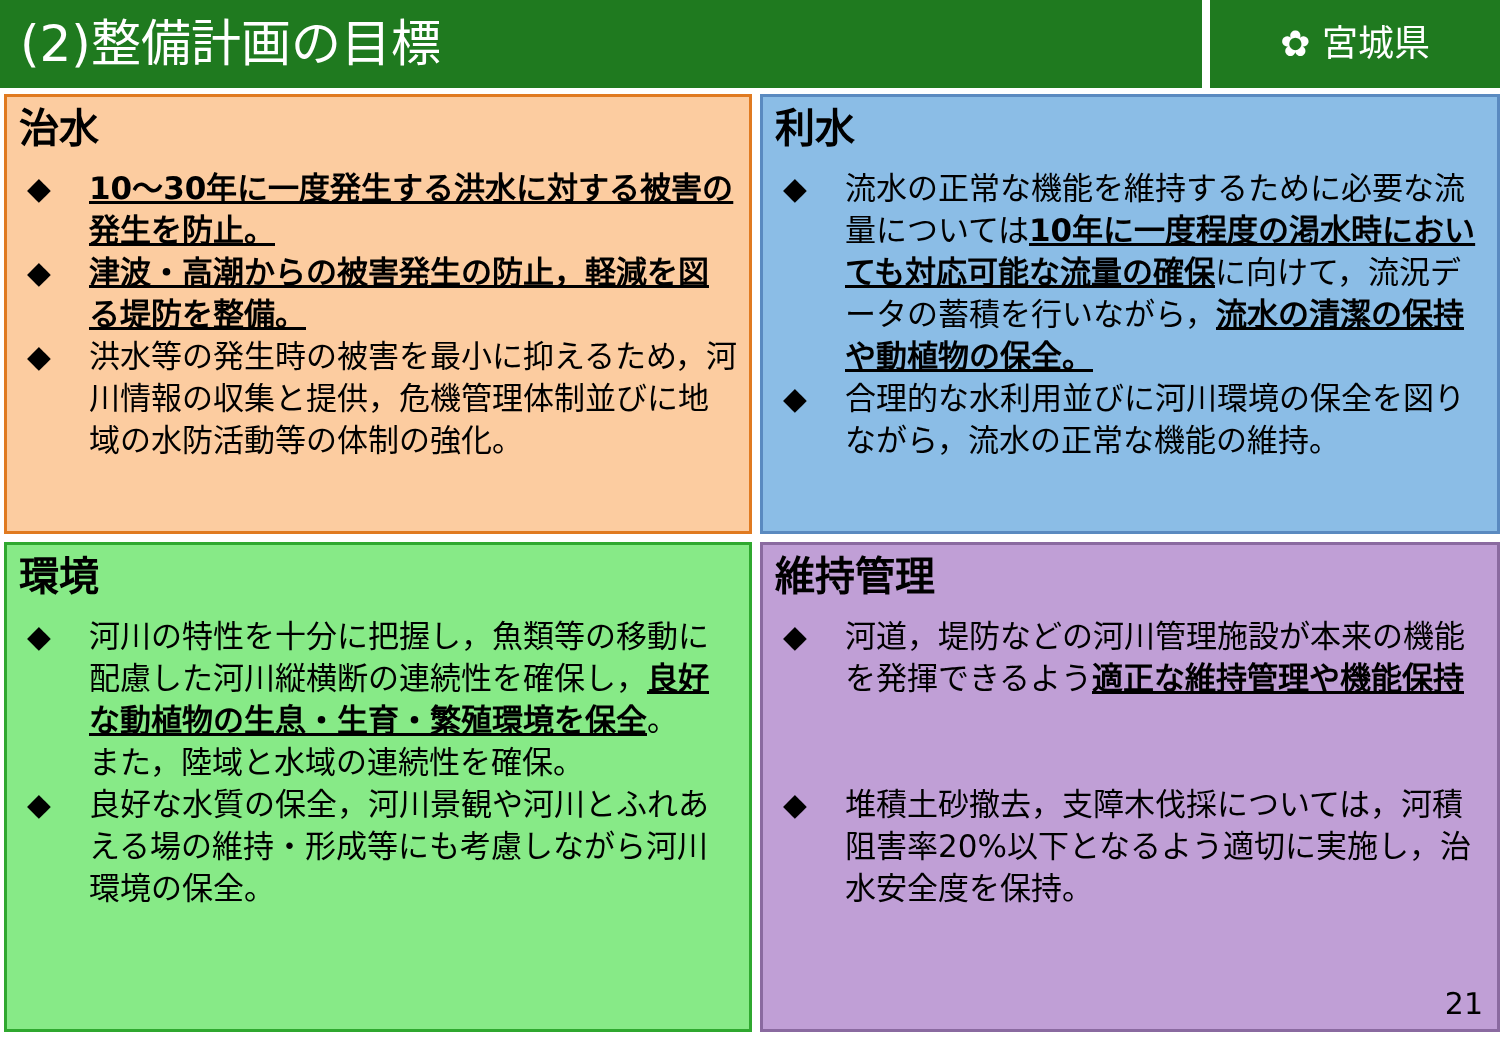(2)整備計画の目標
✿ 宮城県
治水
◆ 10～30年に一度発生する洪水に対する被害の発生を防止。
◆ 津波・高潮からの被害発生の防止，軽減を図る堤防を整備。
◆ 洪水等の発生時の被害を最小に抑えるため，河川情報の収集と提供，危機管理体制並びに地域の水防活動等の体制の強化。
利水
◆ 流水の正常な機能を維持するために必要な流量については10年に一度程度の渇水時においても対応可能な流量の確保に向けて，流況データの蓄積を行いながら，流水の清潔の保持や動植物の保全。
◆ 合理的な水利用並びに河川環境の保全を図りながら，流水の正常な機能の維持。
環境
◆ 河川の特性を十分に把握し，魚類等の移動に配慮した河川縦横断の連続性を確保し，良好な動植物の生息・生育・繁殖環境を保全。
また，陸域と水域の連続性を確保。
◆ 良好な水質の保全，河川景観や河川とふれあえる場の維持・形成等にも考慮しながら河川環境の保全。
維持管理
◆ 河道，堤防などの河川管理施設が本来の機能を発揮できるよう適正な維持管理や機能保持
◆ 堆積土砂撤去，支障木伐採については，河積阻害率20%以下となるよう適切に実施し，治水安全度を保持。
21